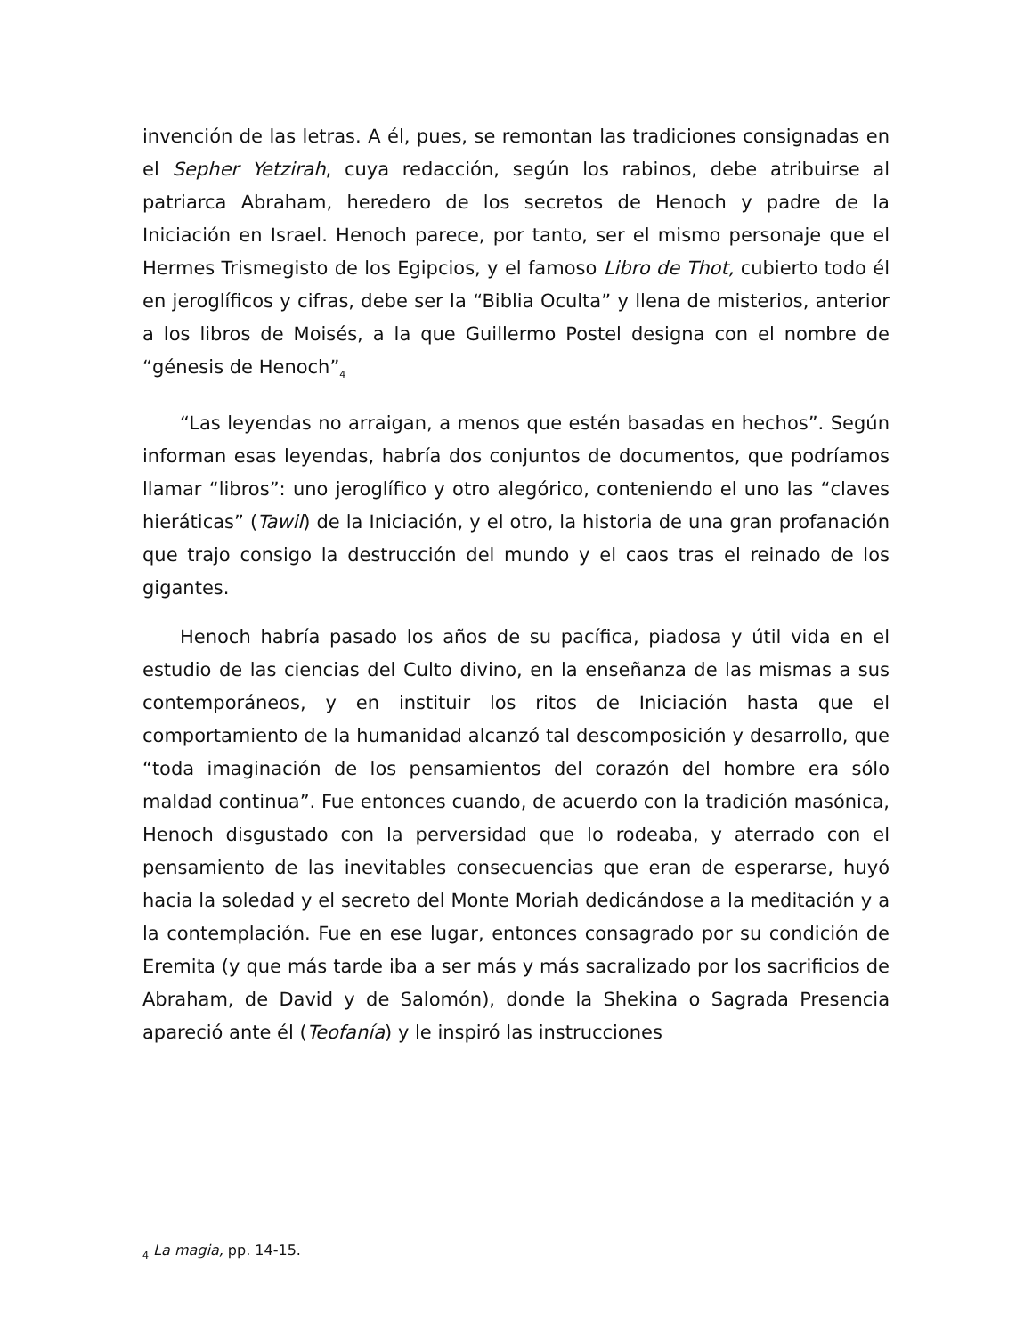invención de las letras. A él, pues, se remontan las tradiciones consignadas en el Sepher Yetzirah, cuya redacción, según los rabinos, debe atribuirse al patriarca Abraham, heredero de los secretos de Henoch y padre de la Iniciación en Israel. Henoch parece, por tanto, ser el mismo personaje que el Hermes Trismegisto de los Egipcios, y el famoso Libro de Thot, cubierto todo él en jeroglíficos y cifras, debe ser la “Biblia Oculta” y llena de misterios, anterior a los libros de Moisés, a la que Guillermo Postel designa con el nombre de “génesis de Henoch”<sub>4</sub>
“Las leyendas no arraigan, a menos que estén basadas en hechos”. Según informan esas leyendas, habría dos conjuntos de documentos, que podríamos llamar “libros”: uno jeroglífico y otro alegórico, conteniendo el uno las “claves hieráticas” (Tawil) de la Iniciación, y el otro, la historia de una gran profanación que trajo consigo la destrucción del mundo y el caos tras el reinado de los gigantes.
Henoch habría pasado los años de su pacífica, piadosa y útil vida en el estudio de las ciencias del Culto divino, en la enseñanza de las mismas a sus contemporáneos, y en instituir los ritos de Iniciación hasta que el comportamiento de la humanidad alcanzó tal descomposición y desarrollo, que “toda imaginación de los pensamientos del corazón del hombre era sólo maldad continua”. Fue entonces cuando, de acuerdo con la tradición masónica, Henoch disgustado con la perversidad que lo rodeaba, y aterrado con el pensamiento de las inevitables consecuencias que eran de esperarse, huyó hacia la soledad y el secreto del Monte Moriah dedicándose a la meditación y a la contemplación. Fue en ese lugar, entonces consagrado por su condición de Eremita (y que más tarde iba a ser más y más sacralizado por los sacrificios de Abraham, de David y de Salomón), donde la Shekina o Sagrada Presencia apareció ante él (Teofanía) y le inspiró las instrucciones
<sub>4</sub> La magia, pp. 14-15.